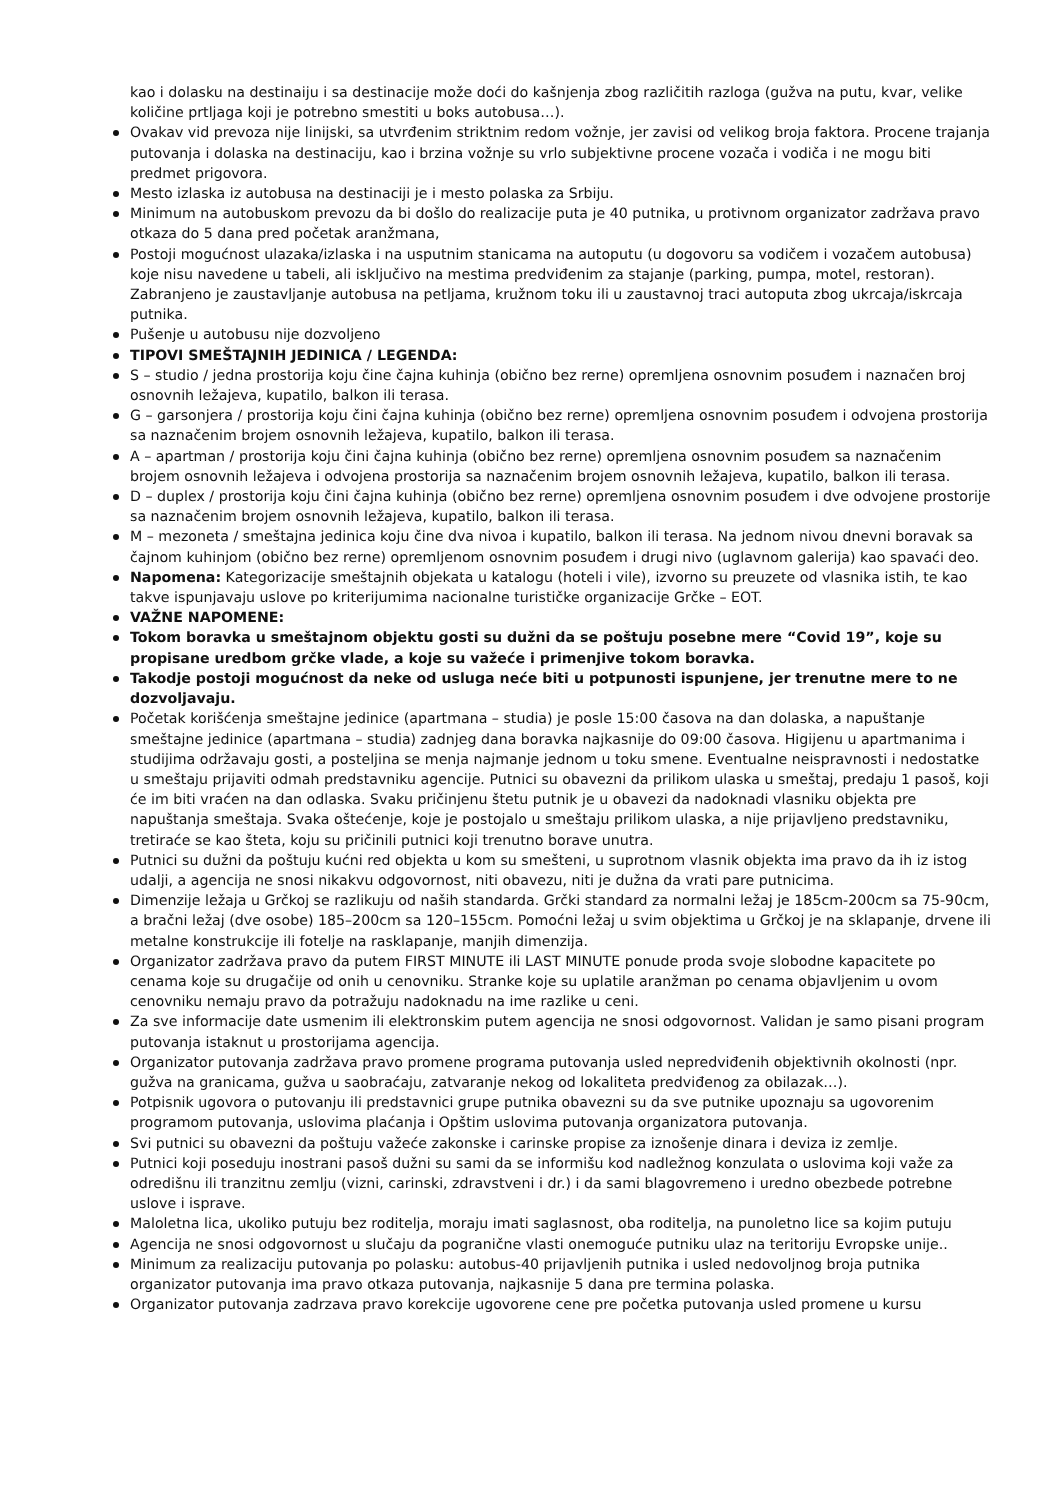kao i dolasku na destinaiju i sa destinacije može doći do kašnjenja zbog različitih razloga (gužva na putu, kvar, velike količine prtljaga koji je potrebno smestiti u boks autobusa…).
Ovakav vid prevoza nije linijski, sa utvrđenim striktnim redom vožnje, jer zavisi od velikog broja faktora. Procene trajanja putovanja i dolaska na destinaciju, kao i brzina vožnje su vrlo subjektivne procene vozača i vodiča i ne mogu biti predmet prigovora.
Mesto izlaska iz autobusa na destinaciji je i mesto polaska za Srbiju.
Minimum na autobuskom prevozu da bi došlo do realizacije puta je 40 putnika, u protivnom organizator zadržava pravo otkaza do 5 dana pred početak aranžmana,
Postoji mogućnost ulazaka/izlaska i na usputnim stanicama na autoputu (u dogovoru sa vodičem i vozačem autobusa) koje nisu navedene u tabeli, ali isključivo na mestima predviđenim za stajanje (parking, pumpa, motel, restoran). Zabranjeno je zaustavljanje autobusa na petljama, kružnom toku ili u zaustavnoj traci autoputa zbog ukrcaja/iskrcaja putnika.
Pušenje u autobusu nije dozvoljeno
TIPOVI SMEŠTAJNIH JEDINICA / LEGENDA:
S – studio / jedna prostorija koju čine čajna kuhinja (obično bez rerne) opremljena osnovnim posuđem i naznačen broj osnovnih ležajeva, kupatilo, balkon ili terasa.
G – garsonjera / prostorija koju čini čajna kuhinja (obično bez rerne) opremljena osnovnim posuđem i odvojena prostorija sa naznačenim brojem osnovnih ležajeva, kupatilo, balkon ili terasa.
A – apartman / prostorija koju čini čajna kuhinja (obično bez rerne) opremljena osnovnim posuđem sa naznačenim brojem osnovnih ležajeva i odvojena prostorija sa naznačenim brojem osnovnih ležajeva, kupatilo, balkon ili terasa.
D – duplex / prostorija koju čini čajna kuhinja (obično bez rerne) opremljena osnovnim posuđem i dve odvojene prostorije sa naznačenim brojem osnovnih ležajeva, kupatilo, balkon ili terasa.
M – mezoneta / smeštajna jedinica koju čine dva nivoa i kupatilo, balkon ili terasa. Na jednom nivou dnevni boravak sa čajnom kuhinjom (obično bez rerne) opremljenom osnovnim posuđem i drugi nivo (uglavnom galerija) kao spavaći deo.
Napomena: Kategorizacije smeštajnih objekata u katalogu (hoteli i vile), izvorno su preuzete od vlasnika istih, te kao takve ispunjavaju uslove po kriterijumima nacionalne turističke organizacije Grčke – EOT.
VAŽNE NAPOMENE:
Tokom boravka u smeštajnom objektu gosti su dužni da se poštuju posebne mere “Covid 19”, koje su propisane uredbom grčke vlade, a koje su važeće i primenjive tokom boravka.
Takodje postoji mogućnost da neke od usluga neće biti u potpunosti ispunjene, jer trenutne mere to ne dozvoljavaju.
Početak korišćenja smeštajne jedinice (apartmana – studia) je posle 15:00 časova na dan dolaska, a napuštanje smeštajne jedinice (apartmana – studia) zadnjeg dana boravka najkasnije do 09:00 časova. Higijenu u apartmanima i studijima održavaju gosti, a posteljina se menja najmanje jednom u toku smene. Eventualne neispravnosti i nedostatke u smeštaju prijaviti odmah predstavniku agencije. Putnici su obavezni da prilikom ulaska u smeštaj, predaju 1 pasoš, koji će im biti vraćen na dan odlaska. Svaku pričinjenu štetu putnik je u obavezi da nadoknadi vlasniku objekta pre napuštanja smeštaja. Svaka oštećenje, koje je postojalo u smeštaju prilikom ulaska, a nije prijavljeno predstavniku, tretiraće se kao šteta, koju su pričinili putnici koji trenutno borave unutra.
Putnici su dužni da poštuju kućni red objekta u kom su smešteni, u suprotnom vlasnik objekta ima pravo da ih iz istog udalji, a agencija ne snosi nikakvu odgovornost, niti obavezu, niti je dužna da vrati pare putnicima.
Dimenzije ležaja u Grčkoj se razlikuju od naših standarda. Grčki standard za normalni ležaj je 185cm-200cm sa 75-90cm, a bračni ležaj (dve osobe) 185–200cm sa 120–155cm. Pomoćni ležaj u svim objektima u Grčkoj je na sklapanje, drvene ili metalne konstrukcije ili fotelje na rasklapanje, manjih dimenzija.
Organizator zadržava pravo da putem FIRST MINUTE ili LAST MINUTE ponude proda svoje slobodne kapacitete po cenama koje su drugačije od onih u cenovniku. Stranke koje su uplatile aranžman po cenama objavljenim u ovom cenovniku nemaju pravo da potražuju nadoknadu na ime razlike u ceni.
Za sve informacije date usmenim ili elektronskim putem agencija ne snosi odgovornost. Validan je samo pisani program putovanja istaknut u prostorijama agencija.
Organizator putovanja zadržava pravo promene programa putovanja usled nepredviđenih objektivnih okolnosti (npr. gužva na granicama, gužva u saobraćaju, zatvaranje nekog od lokaliteta predviđenog za obilazak…).
Potpisnik ugovora o putovanju ili predstavnici grupe putnika obavezni su da sve putnike upoznaju sa ugovorenim programom putovanja, uslovima plaćanja i Opštim uslovima putovanja organizatora putovanja.
Svi putnici su obavezni da poštuju važeće zakonske i carinske propise za iznošenje dinara i deviza iz zemlje.
Putnici koji poseduju inostrani pasoš dužni su sami da se informišu kod nadležnog konzulata o uslovima koji važe za odredišnu ili tranzitnu zemlju (vizni, carinski, zdravstveni i dr.) i da sami blagovremeno i uredno obezbede potrebne uslove i isprave.
Maloletna lica, ukoliko putuju bez roditelja, moraju imati saglasnost, oba roditelja, na punoletno lice sa kojim putuju
Agencija ne snosi odgovornost u slučaju da pogranične vlasti onemoguće putniku ulaz na teritoriju Evropske unije..
Minimum za realizaciju putovanja po polasku: autobus-40 prijavljenih putnika i usled nedovoljnog broja putnika organizator putovanja ima pravo otkaza putovanja, najkasnije 5 dana pre termina polaska.
Organizator putovanja zadrzava pravo korekcije ugovorene cene pre početka putovanja usled promene u kursu